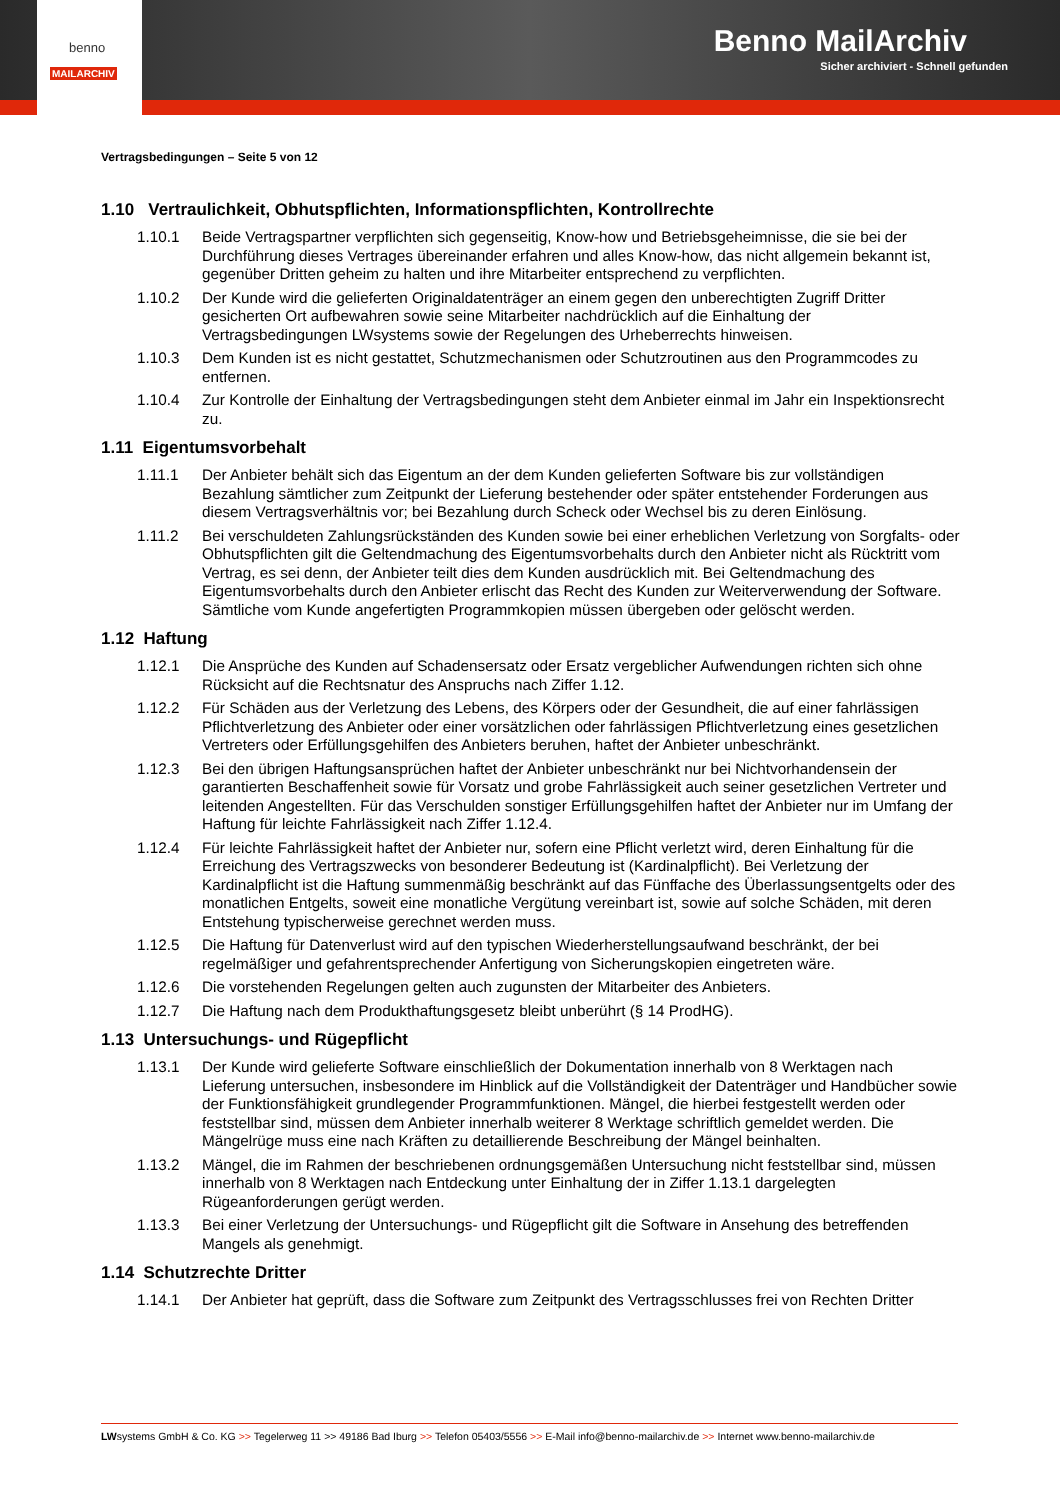Benno MailArchiv
Sicher archiviert - Schnell gefunden
benno
MAILARCHIV
Vertragsbedingungen – Seite 5 von 12
1.10 Vertraulichkeit, Obhutspflichten, Informationspflichten, Kontrollrechte
1.10.1 Beide Vertragspartner verpflichten sich gegenseitig, Know-how und Betriebsgeheimnisse, die sie bei der Durchführung dieses Vertrages übereinander erfahren und alles Know-how, das nicht allgemein bekannt ist, gegenüber Dritten geheim zu halten und ihre Mitarbeiter entsprechend zu verpflichten.
1.10.2 Der Kunde wird die gelieferten Originaldatenträger an einem gegen den unberechtigten Zugriff Dritter gesicherten Ort aufbewahren sowie seine Mitarbeiter nachdrücklich auf die Einhaltung der Vertragsbedingungen LWsystems sowie der Regelungen des Urheberrechts hinweisen.
1.10.3 Dem Kunden ist es nicht gestattet, Schutzmechanismen oder Schutzroutinen aus den Programmcodes zu entfernen.
1.10.4 Zur Kontrolle der Einhaltung der Vertragsbedingungen steht dem Anbieter einmal im Jahr ein Inspektionsrecht zu.
1.11 Eigentumsvorbehalt
1.11.1 Der Anbieter behält sich das Eigentum an der dem Kunden gelieferten Software bis zur vollständigen Bezahlung sämtlicher zum Zeitpunkt der Lieferung bestehender oder später entstehender Forderungen aus diesem Vertragsverhältnis vor; bei Bezahlung durch Scheck oder Wechsel bis zu deren Einlösung.
1.11.2 Bei verschuldeten Zahlungsrückständen des Kunden sowie bei einer erheblichen Verletzung von Sorgfalts- oder Obhutspflichten gilt die Geltendmachung des Eigentumsvorbehalts durch den Anbieter nicht als Rücktritt vom Vertrag, es sei denn, der Anbieter teilt dies dem Kunden ausdrücklich mit. Bei Geltendmachung des Eigentumsvorbehalts durch den Anbieter erlischt das Recht des Kunden zur Weiterverwendung der Software. Sämtliche vom Kunde angefertigten Programmkopien müssen übergeben oder gelöscht werden.
1.12 Haftung
1.12.1 Die Ansprüche des Kunden auf Schadensersatz oder Ersatz vergeblicher Aufwendungen richten sich ohne Rücksicht auf die Rechtsnatur des Anspruchs nach Ziffer 1.12.
1.12.2 Für Schäden aus der Verletzung des Lebens, des Körpers oder der Gesundheit, die auf einer fahrlässigen Pflichtverletzung des Anbieter oder einer vorsätzlichen oder fahrlässigen Pflichtverletzung eines gesetzlichen Vertreters oder Erfüllungsgehilfen des Anbieters beruhen, haftet der Anbieter unbeschränkt.
1.12.3 Bei den übrigen Haftungsansprüchen haftet der Anbieter unbeschränkt nur bei Nichtvorhandensein der garantierten Beschaffenheit sowie für Vorsatz und grobe Fahrlässigkeit auch seiner gesetzlichen Vertreter und leitenden Angestellten. Für das Verschulden sonstiger Erfüllungsgehilfen haftet der Anbieter nur im Umfang der Haftung für leichte Fahrlässigkeit nach Ziffer 1.12.4.
1.12.4 Für leichte Fahrlässigkeit haftet der Anbieter nur, sofern eine Pflicht verletzt wird, deren Einhaltung für die Erreichung des Vertragszwecks von besonderer Bedeutung ist (Kardinalpflicht). Bei Verletzung der Kardinalpflicht ist die Haftung summenmäßig beschränkt auf das Fünffache des Überlassungsentgelts oder des monatlichen Entgelts, soweit eine monatliche Vergütung vereinbart ist, sowie auf solche Schäden, mit deren Entstehung typischerweise gerechnet werden muss.
1.12.5 Die Haftung für Datenverlust wird auf den typischen Wiederherstellungsaufwand beschränkt, der bei regelmäßiger und gefahrentsprechender Anfertigung von Sicherungskopien eingetreten wäre.
1.12.6 Die vorstehenden Regelungen gelten auch zugunsten der Mitarbeiter des Anbieters.
1.12.7 Die Haftung nach dem Produkthaftungsgesetz bleibt unberührt (§ 14 ProdHG).
1.13 Untersuchungs- und Rügepflicht
1.13.1 Der Kunde wird gelieferte Software einschließlich der Dokumentation innerhalb von 8 Werktagen nach Lieferung untersuchen, insbesondere im Hinblick auf die Vollständigkeit der Datenträger und Handbücher sowie der Funktionsfähigkeit grundlegender Programmfunktionen. Mängel, die hierbei festgestellt werden oder feststellbar sind, müssen dem Anbieter innerhalb weiterer 8 Werktage schriftlich gemeldet werden. Die Mängelrüge muss eine nach Kräften zu detaillierende Beschreibung der Mängel beinhalten.
1.13.2 Mängel, die im Rahmen der beschriebenen ordnungsgemäßen Untersuchung nicht feststellbar sind, müssen innerhalb von 8 Werktagen nach Entdeckung unter Einhaltung der in Ziffer 1.13.1 dargelegten Rügeanforderungen gerügt werden.
1.13.3 Bei einer Verletzung der Untersuchungs- und Rügepflicht gilt die Software in Ansehung des betreffenden Mangels als genehmigt.
1.14 Schutzrechte Dritter
1.14.1 Der Anbieter hat geprüft, dass die Software zum Zeitpunkt des Vertragsschlusses frei von Rechten Dritter
LWsystems GmbH & Co. KG >> Tegelerweg 11 >> 49186 Bad Iburg >> Telefon 05403/5556 >> E-Mail info@benno-mailarchiv.de >> Internet www.benno-mailarchiv.de